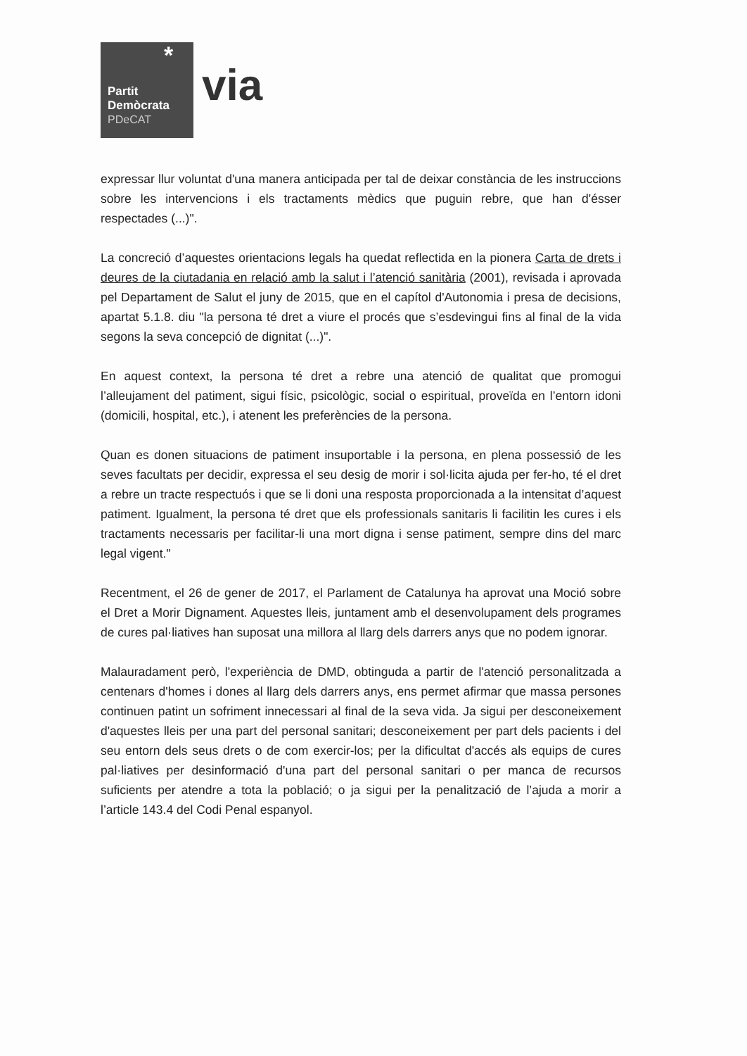*
Partit
Demòcrata
PDeCAT
via
expressar llur voluntat d'una manera anticipada per tal de deixar constància de les instruccions sobre les intervencions i els tractaments mèdics que puguin rebre, que han d'ésser respectades (...)".
La concreció d’aquestes orientacions legals ha quedat reflectida en la pionera Carta de drets i deures de la ciutadania en relació amb la salut i l’atenció sanitària (2001), revisada i aprovada pel Departament de Salut el juny de 2015, que en el capítol d'Autonomia i presa de decisions, apartat 5.1.8. diu "la persona té dret a viure el procés que s’esdevingui fins al final de la vida segons la seva concepció de dignitat (...)".
En aquest context, la persona té dret a rebre una atenció de qualitat que promogui l’alleujament del patiment, sigui físic, psicològic, social o espiritual, proveïda en l’entorn idoni (domicili, hospital, etc.), i atenent les preferències de la persona.
Quan es donen situacions de patiment insuportable i la persona, en plena possessió de les seves facultats per decidir, expressa el seu desig de morir i sol·licita ajuda per fer-ho, té el dret a rebre un tracte respectuós i que se li doni una resposta proporcionada a la intensitat d’aquest patiment. Igualment, la persona té dret que els professionals sanitaris li facilitin les cures i els tractaments necessaris per facilitar-li una mort digna i sense patiment, sempre dins del marc legal vigent."
Recentment, el 26 de gener de 2017, el Parlament de Catalunya ha aprovat una Moció sobre el Dret a Morir Dignament. Aquestes lleis, juntament amb el desenvolupament dels programes de cures pal·liatives han suposat una millora al llarg dels darrers anys que no podem ignorar.
Malauradament però, l'experiència de DMD, obtinguda a partir de l'atenció personalitzada a centenars d'homes i dones al llarg dels darrers anys, ens permet afirmar que massa persones continuen patint un sofriment innecessari al final de la seva vida. Ja sigui per desconeixement d'aquestes lleis per una part del personal sanitari; desconeixement per part dels pacients i del seu entorn dels seus drets o de com exercir-los; per la dificultat d'accés als equips de cures pal·liatives per desinformació d'una part del personal sanitari o per manca de recursos suficients per atendre a tota la població; o ja sigui per la penalització de l’ajuda a morir a l’article 143.4 del Codi Penal espanyol.